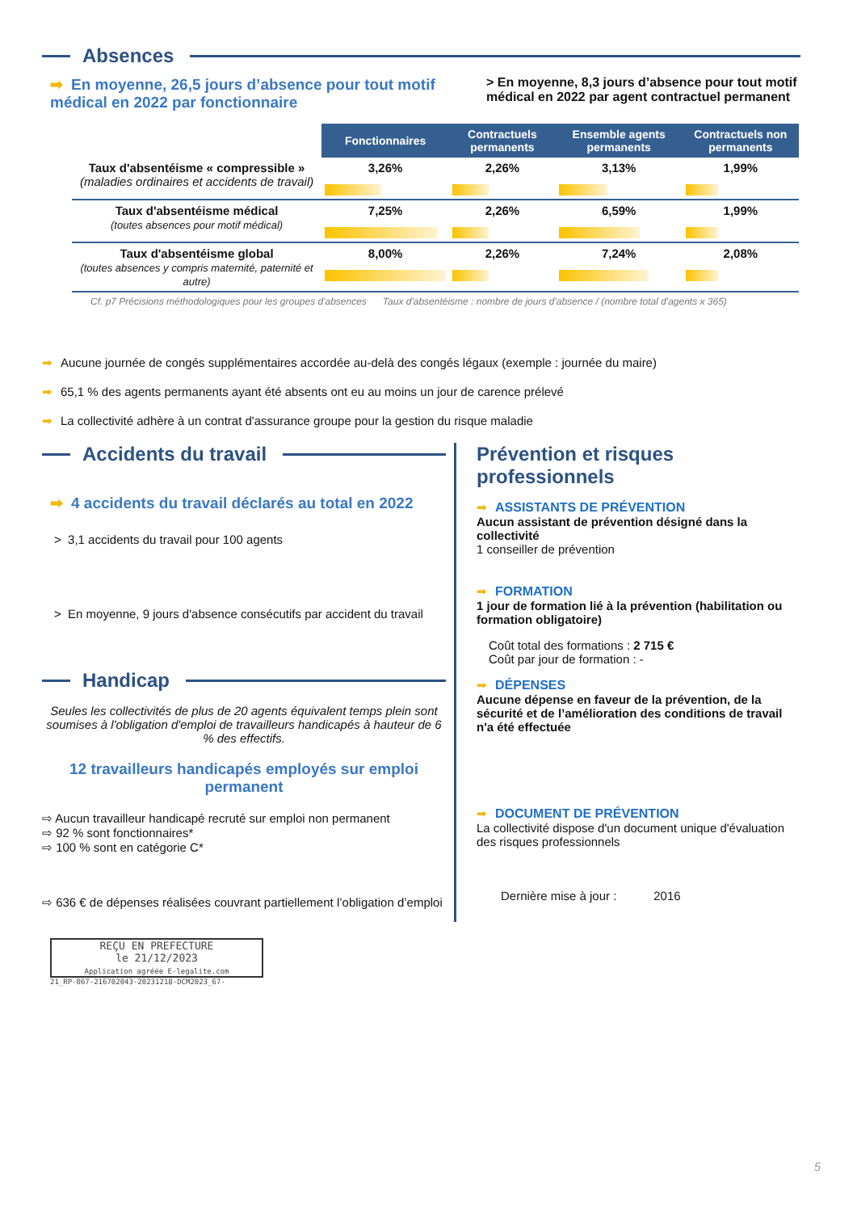Absences
➡ En moyenne, 26,5 jours d’absence pour tout motif médical en 2022 par fonctionnaire
> En moyenne, 8,3 jours d’absence pour tout motif médical en 2022 par agent contractuel permanent
| | Fonctionnaires | Contractuels permanents | Ensemble agents permanents | Contractuels non permanents |
| --- | --- | --- | --- | --- |
| Taux d'absentéisme « compressible » (maladies ordinaires et accidents de travail) | 3,26% | 2,26% | 3,13% | 1,99% |
| Taux d'absentéisme médical (toutes absences pour motif médical) | 7,25% | 2,26% | 6,59% | 1,99% |
| Taux d'absentéisme global (toutes absences y compris maternité, paternité et autre) | 8,00% | 2,26% | 7,24% | 2,08% |
Cf. p7 Précisions méthodologiques pour les groupes d'absences Taux d'absentéisme : nombre de jours d'absence / (nombre total d'agents x 365)
➡ Aucune journée de congés supplémentaires accordée au-delà des congés légaux (exemple : journée du maire)
➡ 65,1 % des agents permanents ayant été absents ont eu au moins un jour de carence prélevé
➡ La collectivité adhère à un contrat d'assurance groupe pour la gestion du risque maladie
Accidents du travail
➡ 4 accidents du travail déclarés au total en 2022
> 3,1 accidents du travail pour 100 agents
> En moyenne, 9 jours d'absence consécutifs par accident du travail
Handicap
Seules les collectivités de plus de 20 agents équivalent temps plein sont soumises à l'obligation d'emploi de travailleurs handicapés à hauteur de 6 % des effectifs.
12 travailleurs handicapés employés sur emploi permanent
⇨ Aucun travailleur handicapé recruté sur emploi non permanent
⇨ 92 % sont fonctionnaires*
⇨ 100 % sont en catégorie C*
⇨ 636 € de dépenses réalisées couvrant partiellement l’obligation d’emploi
Prévention et risques professionnels
➡ ASSISTANTS DE PRÉVENTION
Aucun assistant de prévention désigné dans la collectivité
1 conseiller de prévention
➡ FORMATION
1 jour de formation lié à la prévention (habilitation ou formation obligatoire)
Coût total des formations : 2 715 €
Coût par jour de formation : -
➡ DÉPENSES
Aucune dépense en faveur de la prévention, de la sécurité et de l’amélioration des conditions de travail n'a été effectuée
➡ DOCUMENT DE PRÉVENTION
La collectivité dispose d'un document unique d'évaluation des risques professionnels
Dernière mise à jour : 2016
REÇU EN PREFECTURE
le 21/12/2023
Application agréée E-legalite.com
21_RP-067-216702043-20231218-DCM2023_67-
5